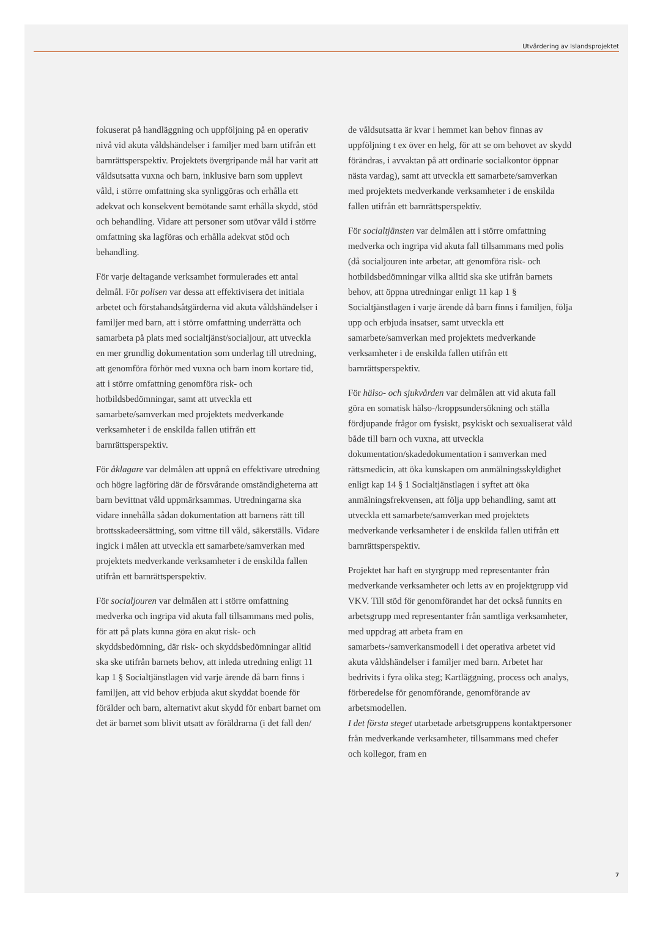Utvärdering av Islandsprojektet
fokuserat på handläggning och uppföljning på en operativ nivå vid akuta våldshändelser i familjer med barn utifrån ett barnrättsperspektiv. Projektets övergripande mål har varit att våldsutsatta vuxna och barn, inklusive barn som upplevt våld, i större omfattning ska synliggöras och erhålla ett adekvat och konsekvent bemötande samt erhålla skydd, stöd och behandling. Vidare att personer som utövar våld i större omfattning ska lagföras och erhålla adekvat stöd och behandling.
För varje deltagande verksamhet formulerades ett antal delmål. För polisen var dessa att effektivisera det initiala arbetet och förstahandsåtgärderna vid akuta våldshändelser i familjer med barn, att i större omfattning underrätta och samarbeta på plats med socialtjänst/socialjour, att utveckla en mer grundlig dokumentation som underlag till utredning, att genomföra förhör med vuxna och barn inom kortare tid, att i större omfattning genomföra risk- och hotbildsbedömningar, samt att utveckla ett samarbete/samverkan med projektets medverkande verksamheter i de enskilda fallen utifrån ett barnrättsperspektiv.
För åklagare var delmålen att uppnå en effektivare utredning och högre lagföring där de försvårande omständigheterna att barn bevittnat våld uppmärksammas. Utredningarna ska vidare innehålla sådan dokumentation att barnens rätt till brottsskadeersättning, som vittne till våld, säkerställs. Vidare ingick i målen att utveckla ett samarbete/samverkan med projektets medverkande verksamheter i de enskilda fallen utifrån ett barnrättsperspektiv.
För socialjouren var delmålen att i större omfattning medverka och ingripa vid akuta fall tillsammans med polis, för att på plats kunna göra en akut risk- och skyddsbedömning, där risk- och skyddsbedömningar alltid ska ske utifrån barnets behov, att inleda utredning enligt 11 kap 1 § Socialtjänstlagen vid varje ärende då barn finns i familjen, att vid behov erbjuda akut skyddat boende för förälder och barn, alternativt akut skydd för enbart barnet om det är barnet som blivit utsatt av föräldrarna (i det fall den/
de våldsutsatta är kvar i hemmet kan behov finnas av uppföljning t ex över en helg, för att se om behovet av skydd förändras, i avvaktan på att ordinarie socialkontor öppnar nästa vardag), samt att utveckla ett samarbete/samverkan med projektets medverkande verksamheter i de enskilda fallen utifrån ett barnrättsperspektiv.
För socialtjänsten var delmålen att i större omfattning medverka och ingripa vid akuta fall tillsammans med polis (då socialjouren inte arbetar, att genomföra risk- och hotbildsbedömningar vilka alltid ska ske utifrån barnets behov, att öppna utredningar enligt 11 kap 1 § Socialtjänstlagen i varje ärende då barn finns i familjen, följa upp och erbjuda insatser, samt utveckla ett samarbete/samverkan med projektets medverkande verksamheter i de enskilda fallen utifrån ett barnrättsperspektiv.
För hälso- och sjukvården var delmålen att vid akuta fall göra en somatisk hälso-/kroppsundersökning och ställa fördjupande frågor om fysiskt, psykiskt och sexualiserat våld både till barn och vuxna, att utveckla dokumentation/skadedokumentation i samverkan med rättsmedicin, att öka kunskapen om anmälningsskyldighet enligt kap 14 § 1 Socialtjänstlagen i syftet att öka anmälningsfrekvensen, att följa upp behandling, samt att utveckla ett samarbete/samverkan med projektets medverkande verksamheter i de enskilda fallen utifrån ett barnrättsperspektiv.
Projektet har haft en styrgrupp med representanter från medverkande verksamheter och letts av en projektgrupp vid VKV. Till stöd för genomförandet har det också funnits en arbetsgrupp med representanter från samtliga verksamheter, med uppdrag att arbeta fram en samarbets-/samverkansmodell i det operativa arbetet vid akuta våldshändelser i familjer med barn. Arbetet har bedrivits i fyra olika steg; Kartläggning, process och analys, förberedelse för genomförande, genomförande av arbetsmodellen.
I det första steget utarbetade arbetsgruppens kontaktpersoner från medverkande verksamheter, tillsammans med chefer och kollegor, fram en
7